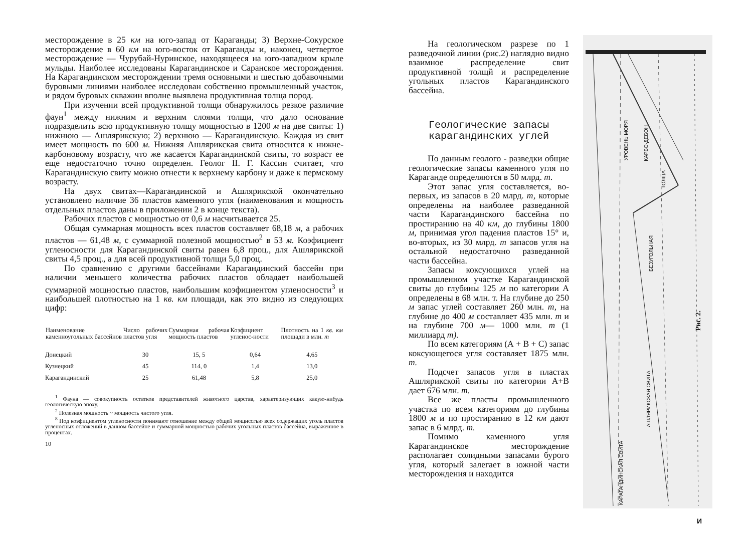месторождение в 25 км на юго-запад от Караганды; 3) Верхне-Сокурское месторождение в 60 км на юго-восток от Караганды и, наконец, четвертое месторождение — Чурубай-Нуринское, находящееся на юго-западном крыле мульды. Наиболее исследованы Карагандинское и Саранское месторождения. На Карагандинском месторождении тремя основными и шестью добавочными буровыми линиями наиболее исследован собственно промышленный участок, и рядом буровых скважин вполне выявлена продуктивная толща пород.
При изучении всей продуктивной толщи обнаружилось резкое различие фаун<sup>1</sup> между нижним и верхним слоями толщи, что дало основание подразделить всю продуктивную толщу мощностью в 1200 м на две свиты: 1) нижнюю — Ашлярикскую; 2) верхнюю — Карагандинскую. Каждая из свит имеет мощность по 600 м. Нижняя Ашлярикская свита относится к нижне-карбоновому возрасту, что же касается Карагандинской свиты, то возраст ее еще недостаточно точно определен. Геолог II. Г. Кассин считает, что Карагандинскую свиту можно отнести к верхнему карбону и даже к пермскому возрасту.
На двух свитах—Карагандинской и Ашлярикской окончательно установлено наличие 36 пластов каменного угля (наименования и мощность отдельных пластов даны в приложении 2 в конце текста).
Рабочих пластов с мощностью от 0,6 м насчитывается 25.
Общая суммарная мощность всех пластов составляет 68,18 м, а рабочих пластов — 61,48 м, с суммарной полезной мощностью<sup>2</sup> в 53 м. Коэфициент угленосности для Карагандинской свиты равен 6,8 проц., для Ашлярикской свиты 4,5 проц., а для всей продуктивной толщи 5,0 проц.
По сравнению с другими бассейнами Карагандинский бассейн при наличии меньшего количества рабочих пластов обладает наибольшей суммарной мощностью пластов, наибольшим коэфициентом угленосности<sup>3</sup> и наибольшей плотностью на 1 кв. км площади, как это видно из следующих цифр:
| Наименование каменноугольных бассейнов | Число рабочих пластов угля | Суммарная рабочая мощность пластов | Коэфициент угленос-ности | Плотность на 1 кв. км площади в млн. т |
| --- | --- | --- | --- | --- |
| Донецкий | 30 | 15, 5 | 0,64 | 4,65 |
| Кузнецкий | 45 | 114, 0 | 1,4 | 13,0 |
| Карагандинский | 25 | 61,48 | 5,8 | 25,0 |
<sup>1</sup> Фауна — совокупность остатков представителей животного царства, характеризующих какую-нибудь геологическую эпоху.
<sup>2</sup> Полезная мощность ~ мощность чистого угля.
<sup>8</sup> Под коэфициентом угленосности понимают отношение между общей мощнссгью всех содержащих уголь пластов угленосных отложений в данном бассейне и суммарной мощностью рабочих угольных пластов бассейна, выраженное в процентах.
10
На геологическом разрезе по 1 разведочной линии (рис.2) наглядно видно взаимное распределение свит продуктивной толщй и распределение угольных пластов Карагандинского бассейна.
Геологические запасы карагандинских углей
По данным геолого - разведки общие геологические запасы каменного угля по Караганде определяются в 50 млрд. т.
Этот запас угля составляется, во-первых, из запасов в 20 млрд. т, которые определены на наиболее разведанной части Карагандинского бассейна по простиранию на 40 км, до глубины 1800 м, принимая угол падения пластов 15° и, во-вторых, из 30 млрд. т запасов угля на остальной недостаточно разведанной части бассейна.
Запасы коксующихся углей на промышленном участке Карагандинской свиты до глубины 125 м по категории А определены в 68 млн. т. На глубине до 250 м запас углей составляет 260 млн. т, на глубине до 400 м составляет 435 млн. т и на глубине 700 м— 1000 млн. т (1 миллиард т).
По всем категориям (А + В + С) запас коксующегося угля составляет 1875 млн. т.
Подсчет запасов угля в пластах Ашлярикской свиты по категории А+В дает 676 млн. т.
Все же пласты промышленного участка по всем категориям до глубины 1800 м и по простиранию в 12 км дают запас в 6 млрд. т.
Помимо каменного угля Карагандинское месторождение располагает солидными запасами бурого угля, который залегает в южной части месторождения и находится
УРОВЕНЬ МОРЯ
КАРБО-ДЕБОН
ТОЛЩА
БЕЗУГОЛЬНАЯ
АШЛЯРИКСКАЯ СВИТА
КАРАГАНДИНСКАЯ СВИТА
Рис. 2.
И